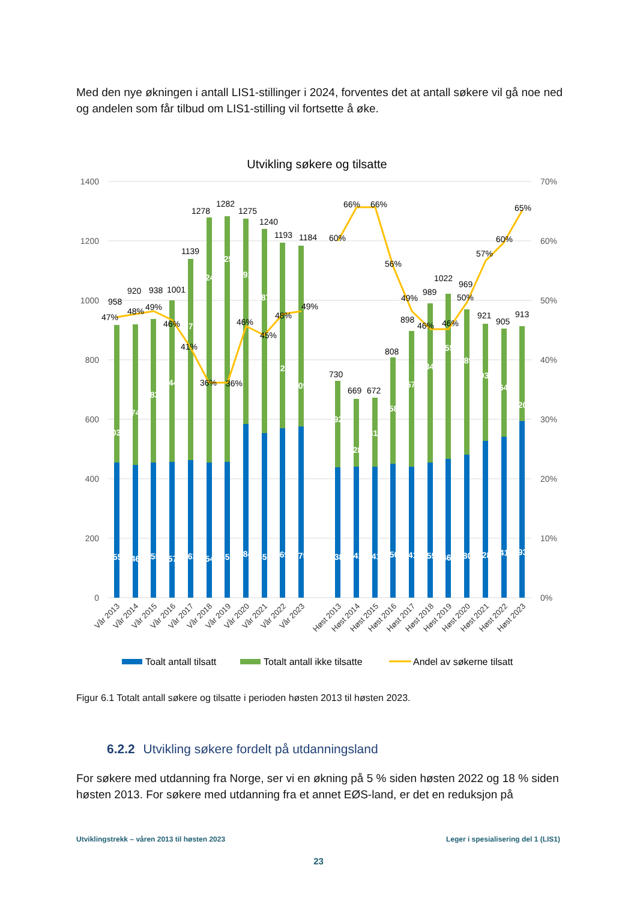Med den nye økningen i antall LIS1-stillinger i 2024, forventes det at antall søkere vil gå noe ned og andelen som får tilbud om LIS1-stilling vil fortsette å øke.
Utvikling søkere og tilsatte
1400
1200
1000
800
600
400
200
0
70%
60%
50%
40%
30%
20%
10%
0%
503
455
474
446
483
455
544
457
676
463
824
454
825
457
691
584
687
553
624
569
609
575
292
438
228
441
231
441
358
450
457
441
534
455
555
467
489
480
393
528
364
541
320
593
958
920
938
1001
1139
1278
1282
1275
1240
1193
1184
730
669
672
808
898
989
1022
969
921
905
913
47%
48%
49%
46%
41%
36%
36%
46%
45%
48%
49%
60%
66%
66%
56%
49%
46%
46%
50%
57%
60%
65%
Vår 2013
Vår 2014
Vår 2015
Vår 2016
Vår 2017
Vår 2018
Vår 2019
Vår 2020
Vår 2021
Vår 2022
Vår 2023
Høst 2013
Høst 2014
Høst 2015
Høst 2016
Høst 2017
Høst 2018
Høst 2019
Høst 2020
Høst 2021
Høst 2022
Høst 2023
Toalt antall tilsatt
Totalt antall ikke tilsatte
Andel av søkerne tilsatt
Figur 6.1 Totalt antall søkere og tilsatte i perioden høsten 2013 til høsten 2023.
6.2.2 Utvikling søkere fordelt på utdanningsland
For søkere med utdanning fra Norge, ser vi en økning på 5 % siden høsten 2022 og 18 % siden høsten 2013. For søkere med utdanning fra et annet EØS-land, er det en reduksjon på
Utviklingstrekk – våren 2013 til høsten 2023 Leger i spesialisering del 1 (LIS1)
23